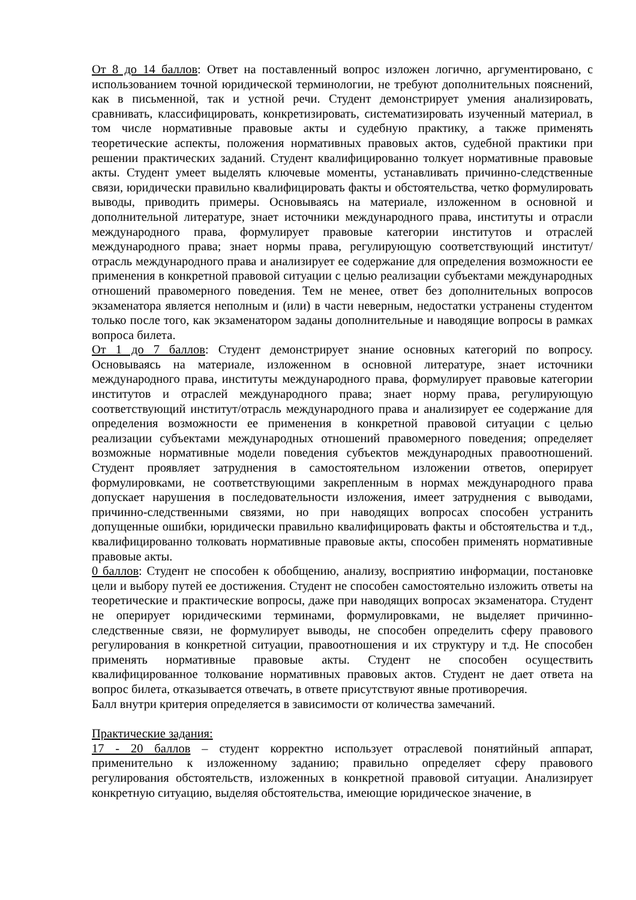От 8 до 14 баллов: Ответ на поставленный вопрос изложен логично, аргументировано, с использованием точной юридической терминологии, не требуют дополнительных пояснений, как в письменной, так и устной речи. Студент демонстрирует умения анализировать, сравнивать, классифицировать, конкретизировать, систематизировать изученный материал, в том числе нормативные правовые акты и судебную практику, а также применять теоретические аспекты, положения нормативных правовых актов, судебной практики при решении практических заданий. Студент квалифицированно толкует нормативные правовые акты. Студент умеет выделять ключевые моменты, устанавливать причинно-следственные связи, юридически правильно квалифицировать факты и обстоятельства, четко формулировать выводы, приводить примеры. Основываясь на материале, изложенном в основной и дополнительной литературе, знает источники международного права, институты и отрасли международного права, формулирует правовые категории институтов и отраслей международного права; знает нормы права, регулирующую соответствующий институт/отрасль международного права и анализирует ее содержание для определения возможности ее применения в конкретной правовой ситуации с целью реализации субъектами международных отношений правомерного поведения. Тем не менее, ответ без дополнительных вопросов экзаменатора является неполным и (или) в части неверным, недостатки устранены студентом только после того, как экзаменатором заданы дополнительные и наводящие вопросы в рамках вопроса билета.
От 1 до 7 баллов: Студент демонстрирует знание основных категорий по вопросу. Основываясь на материале, изложенном в основной литературе, знает источники международного права, институты международного права, формулирует правовые категории институтов и отраслей международного права; знает норму права, регулирующую соответствующий институт/отрасль международного права и анализирует ее содержание для определения возможности ее применения в конкретной правовой ситуации с целью реализации субъектами международных отношений правомерного поведения; определяет возможные нормативные модели поведения субъектов международных правоотношений. Студент проявляет затруднения в самостоятельном изложении ответов, оперирует формулировками, не соответствующими закрепленным в нормах международного права допускает нарушения в последовательности изложения, имеет затруднения с выводами, причинно-следственными связями, но при наводящих вопросах способен устранить допущенные ошибки, юридически правильно квалифицировать факты и обстоятельства и т.д., квалифицированно толковать нормативные правовые акты, способен применять нормативные правовые акты.
0 баллов: Студент не способен к обобщению, анализу, восприятию информации, постановке цели и выбору путей ее достижения. Студент не способен самостоятельно изложить ответы на теоретические и практические вопросы, даже при наводящих вопросах экзаменатора. Студент не оперирует юридическими терминами, формулировками, не выделяет причинно-следственные связи, не формулирует выводы, не способен определить сферу правового регулирования в конкретной ситуации, правоотношения и их структуру и т.д. Не способен применять нормативные правовые акты. Студент не способен осуществить квалифицированное толкование нормативных правовых актов. Студент не дает ответа на вопрос билета, отказывается отвечать, в ответе присутствуют явные противоречия.
Балл внутри критерия определяется в зависимости от количества замечаний.
Практические задания:
17 - 20 баллов – студент корректно использует отраслевой понятийный аппарат, применительно к изложенному заданию; правильно определяет сферу правового регулирования обстоятельств, изложенных в конкретной правовой ситуации. Анализирует конкретную ситуацию, выделяя обстоятельства, имеющие юридическое значение, в